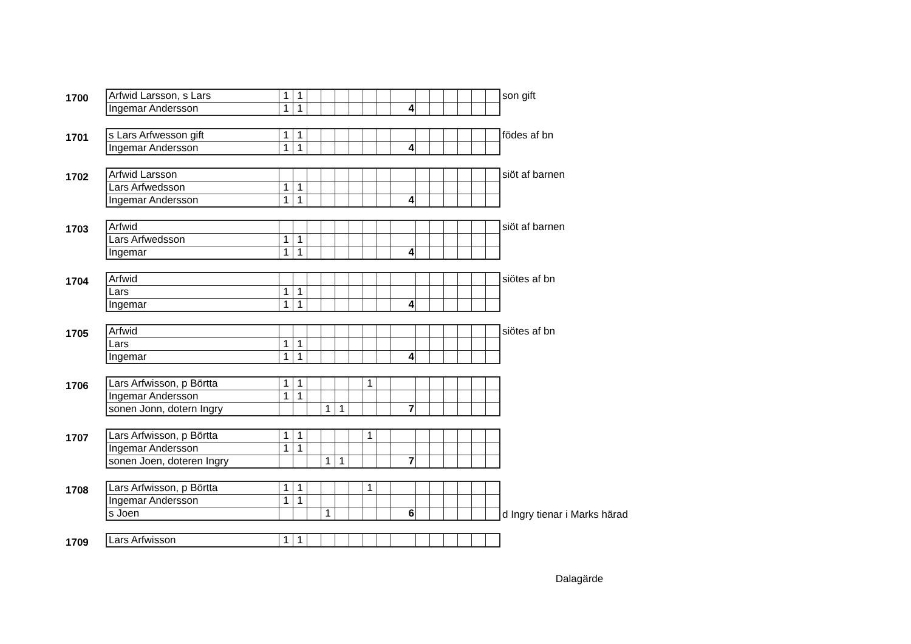1700
| Arfwid Larsson, s Lars | 1 | 1 | | | | | | | | | | | | | |
| Ingemar Andersson | 1 | 1 | | | | | | | 4 | | | | | | |
son gift
1701
| s Lars Arfwesson gift | 1 | 1 | | | | | | | | | | | | | |
| Ingemar Andersson | 1 | 1 | | | | | | | 4 | | | | | | |
födes af bn
1702
| Arfwid Larsson | | | | | | | | | | | | | | | |
| Lars Arfwedsson | 1 | 1 | | | | | | | | | | | | | |
| Ingemar Andersson | 1 | 1 | | | | | | | 4 | | | | | | |
siöt af barnen
1703
| Arfwid | | | | | | | | | | | | | | | |
| Lars Arfwedsson | 1 | 1 | | | | | | | | | | | | | |
| Ingemar | 1 | 1 | | | | | | | 4 | | | | | | |
siöt af barnen
1704
| Arfwid | | | | | | | | | | | | | | | |
| Lars | 1 | 1 | | | | | | | | | | | | | |
| Ingemar | 1 | 1 | | | | | | | 4 | | | | | | |
siötes af bn
1705
| Arfwid | | | | | | | | | | | | | | | |
| Lars | 1 | 1 | | | | | | | | | | | | | |
| Ingemar | 1 | 1 | | | | | | | 4 | | | | | | |
siötes af bn
1706
| Lars Arfwisson, p Börtta | 1 | 1 | | | | | 1 | | | | | | | | |
| Ingemar Andersson | 1 | 1 | | | | | | | | | | | | | |
| sonen Jonn, dotern Ingry | | | | 1 | 1 | | | | 7 | | | | | | |
1707
| Lars Arfwisson, p Börtta | 1 | 1 | | | | | 1 | | | | | | | | |
| Ingemar Andersson | 1 | 1 | | | | | | | | | | | | | |
| sonen Joen, doteren Ingry | | | | 1 | 1 | | | | 7 | | | | | | |
1708
| Lars Arfwisson, p Börtta | 1 | 1 | | | | | 1 | | | | | | | | |
| Ingemar Andersson | 1 | 1 | | | | | | | | | | | | | |
| s Joen | | | | 1 | | | | | 6 | | | | | | |
d Ingry tienar i Marks härad
1709
| Lars Arfwisson | 1 | 1 | | | | | | | | | | | | | |
Dalagärde